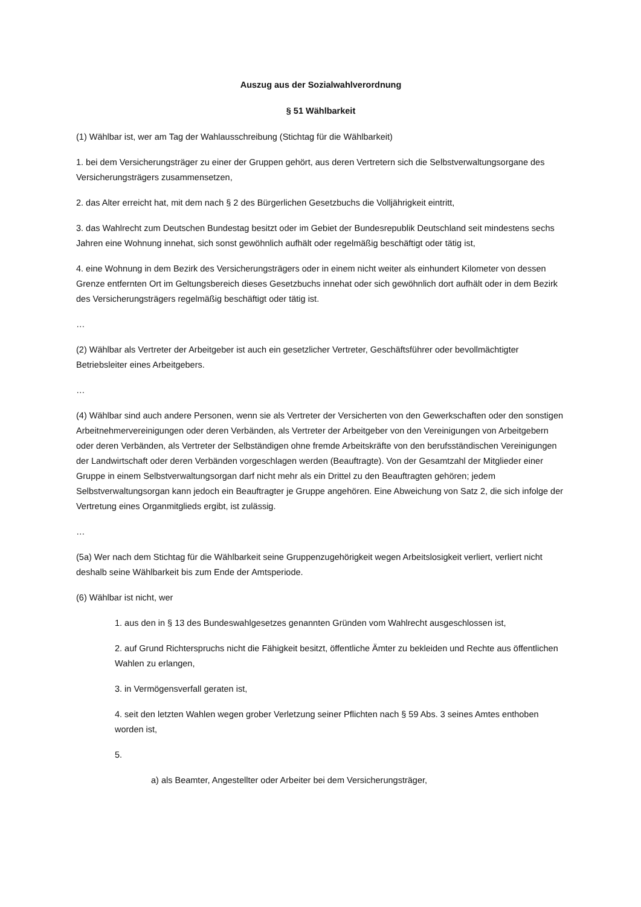Auszug aus der Sozialwahlverordnung
§ 51 Wählbarkeit
(1) Wählbar ist, wer am Tag der Wahlausschreibung (Stichtag für die Wählbarkeit)
1. bei dem Versicherungsträger zu einer der Gruppen gehört, aus deren Vertretern sich die Selbstverwaltungsorgane des Versicherungsträgers zusammensetzen,
2. das Alter erreicht hat, mit dem nach § 2 des Bürgerlichen Gesetzbuchs die Volljährigkeit eintritt,
3. das Wahlrecht zum Deutschen Bundestag besitzt oder im Gebiet der Bundesrepublik Deutschland seit mindestens sechs Jahren eine Wohnung innehat, sich sonst gewöhnlich aufhält oder regelmäßig beschäftigt oder tätig ist,
4. eine Wohnung in dem Bezirk des Versicherungsträgers oder in einem nicht weiter als einhundert Kilometer von dessen Grenze entfernten Ort im Geltungsbereich dieses Gesetzbuchs innehat oder sich gewöhnlich dort aufhält oder in dem Bezirk des Versicherungsträgers regelmäßig beschäftigt oder tätig ist.
…
(2) Wählbar als Vertreter der Arbeitgeber ist auch ein gesetzlicher Vertreter, Geschäftsführer oder bevollmächtigter Betriebsleiter eines Arbeitgebers.
…
(4) Wählbar sind auch andere Personen, wenn sie als Vertreter der Versicherten von den Gewerkschaften oder den sonstigen Arbeitnehmervereinigungen oder deren Verbänden, als Vertreter der Arbeitgeber von den Vereinigungen von Arbeitgebern oder deren Verbänden, als Vertreter der Selbständigen ohne fremde Arbeitskräfte von den berufsständischen Vereinigungen der Landwirtschaft oder deren Verbänden vorgeschlagen werden (Beauftragte). Von der Gesamtzahl der Mitglieder einer Gruppe in einem Selbstverwaltungsorgan darf nicht mehr als ein Drittel zu den Beauftragten gehören; jedem Selbstverwaltungsorgan kann jedoch ein Beauftragter je Gruppe angehören. Eine Abweichung von Satz 2, die sich infolge der Vertretung eines Organmitglieds ergibt, ist zulässig.
…
(5a) Wer nach dem Stichtag für die Wählbarkeit seine Gruppenzugehörigkeit wegen Arbeitslosigkeit verliert, verliert nicht deshalb seine Wählbarkeit bis zum Ende der Amtsperiode.
(6) Wählbar ist nicht, wer
1. aus den in § 13 des Bundeswahlgesetzes genannten Gründen vom Wahlrecht ausgeschlossen ist,
2. auf Grund Richterspruchs nicht die Fähigkeit besitzt, öffentliche Ämter zu bekleiden und Rechte aus öffentlichen Wahlen zu erlangen,
3. in Vermögensverfall geraten ist,
4. seit den letzten Wahlen wegen grober Verletzung seiner Pflichten nach § 59 Abs. 3 seines Amtes enthoben worden ist,
5.
a) als Beamter, Angestellter oder Arbeiter bei dem Versicherungsträger,